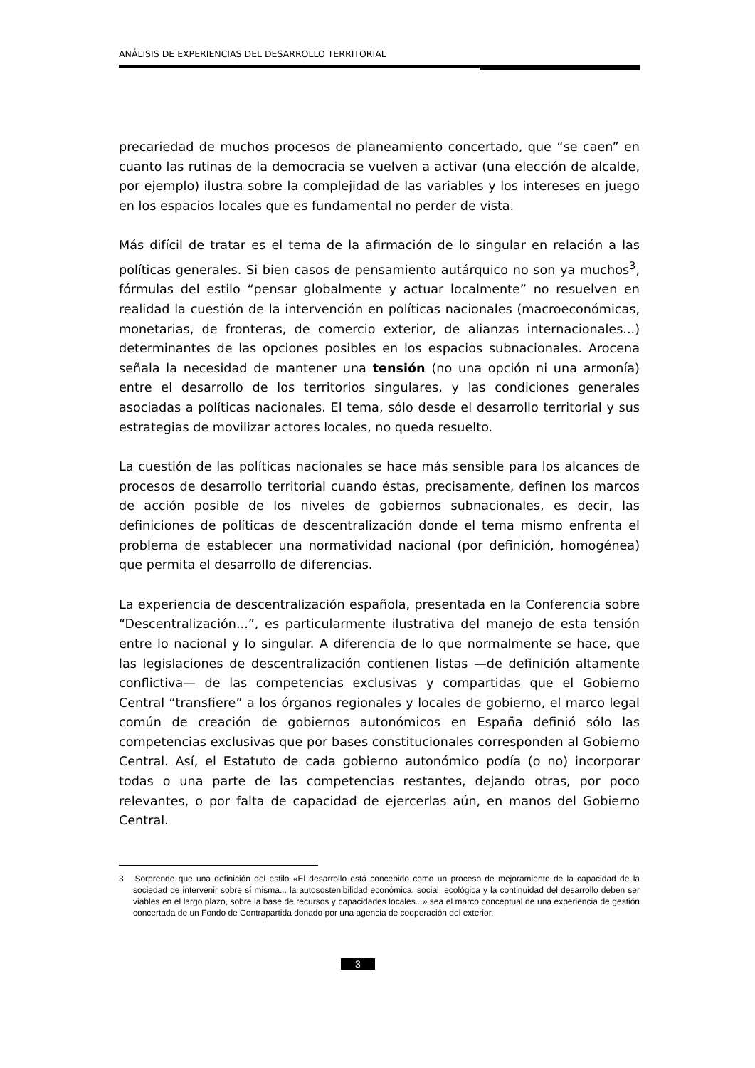ANÁLISIS DE EXPERIENCIAS DEL DESARROLLO TERRITORIAL
precariedad de muchos procesos de planeamiento concertado, que “se caen” en cuanto las rutinas de la democracia se vuelven a activar (una elección de alcalde, por ejemplo) ilustra sobre la complejidad de las variables y los intereses en juego en los espacios locales que es fundamental no perder de vista.
Más difícil de tratar es el tema de la afirmación de lo singular en relación a las políticas generales. Si bien casos de pensamiento autárquico no son ya muchos<sup>3</sup>, fórmulas del estilo “pensar globalmente y actuar localmente” no resuelven en realidad la cuestión de la intervención en políticas nacionales (macroeconómicas, monetarias, de fronteras, de comercio exterior, de alianzas internacionales...) determinantes de las opciones posibles en los espacios subnacionales. Arocena señala la necesidad de mantener una tensión (no una opción ni una armonía) entre el desarrollo de los territorios singulares, y las condiciones generales asociadas a políticas nacionales. El tema, sólo desde el desarrollo territorial y sus estrategias de movilizar actores locales, no queda resuelto.
La cuestión de las políticas nacionales se hace más sensible para los alcances de procesos de desarrollo territorial cuando éstas, precisamente, definen los marcos de acción posible de los niveles de gobiernos subnacionales, es decir, las definiciones de políticas de descentralización donde el tema mismo enfrenta el problema de establecer una normatividad nacional (por definición, homogénea) que permita el desarrollo de diferencias.
La experiencia de descentralización española, presentada en la Conferencia sobre “Descentralización...”, es particularmente ilustrativa del manejo de esta tensión entre lo nacional y lo singular. A diferencia de lo que normalmente se hace, que las legislaciones de descentralización contienen listas —de definición altamente conflictiva— de las competencias exclusivas y compartidas que el Gobierno Central “transfiere” a los órganos regionales y locales de gobierno, el marco legal común de creación de gobiernos autonómicos en España definió sólo las competencias exclusivas que por bases constitucionales corresponden al Gobierno Central. Así, el Estatuto de cada gobierno autonómico podía (o no) incorporar todas o una parte de las competencias restantes, dejando otras, por poco relevantes, o por falta de capacidad de ejercerlas aún, en manos del Gobierno Central.
3 Sorprende que una definición del estilo «El desarrollo está concebido como un proceso de mejoramiento de la capacidad de la sociedad de intervenir sobre sí misma... la autosostenibilidad económica, social, ecológica y la continuidad del desarrollo deben ser viables en el largo plazo, sobre la base de recursos y capacidades locales...» sea el marco conceptual de una experiencia de gestión concertada de un Fondo de Contrapartida donado por una agencia de cooperación del exterior.
3